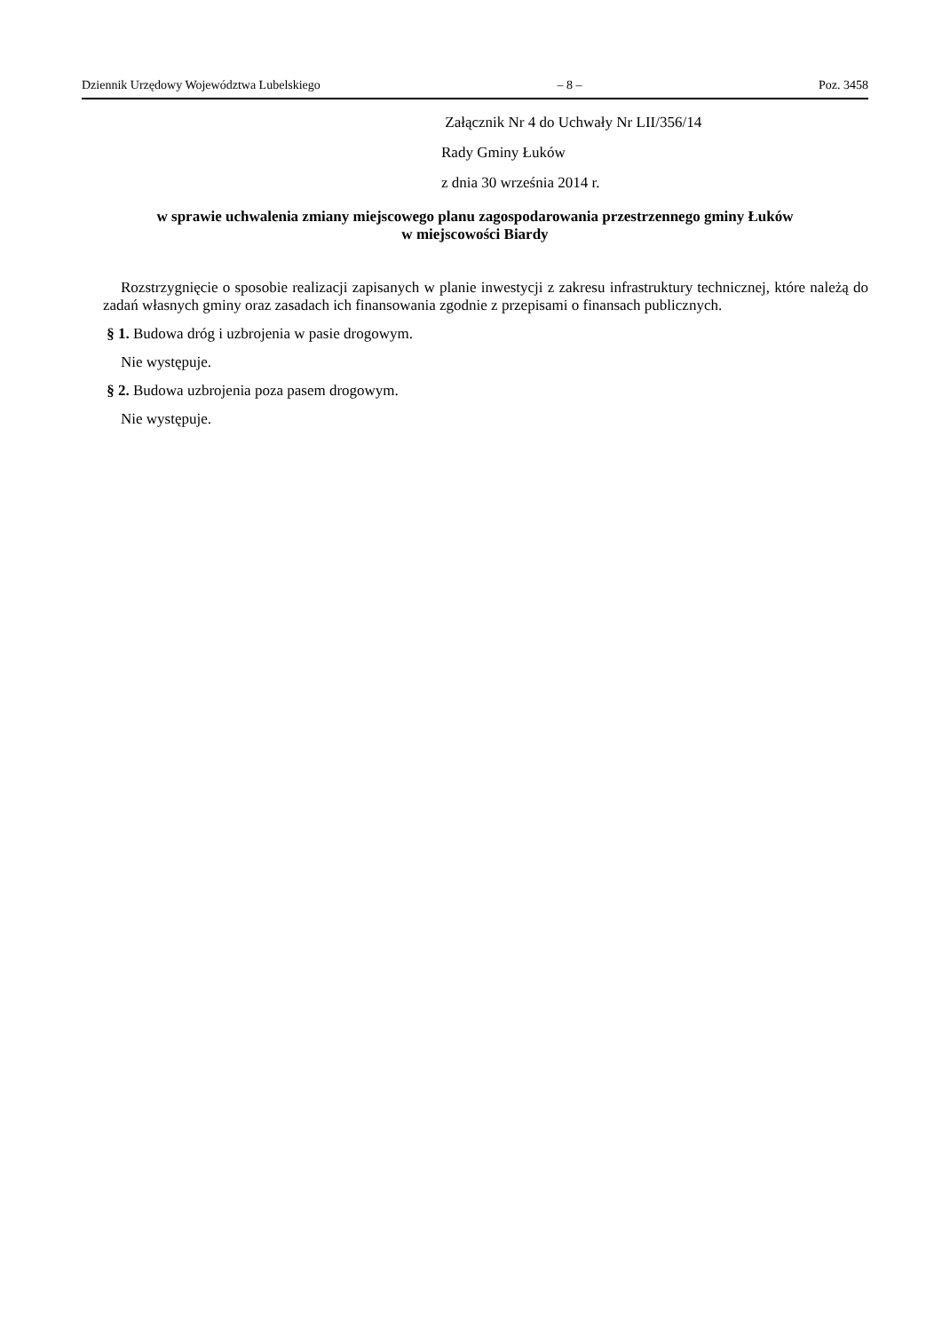Dziennik Urzędowy Województwa Lubelskiego – 8 – Poz. 3458
Załącznik Nr 4 do Uchwały Nr LII/356/14
Rady Gminy Łuków
z dnia 30 września 2014 r.
w sprawie uchwalenia zmiany miejscowego planu zagospodarowania przestrzennego gminy Łuków
w miejscowości Biardy
Rozstrzygnięcie o sposobie realizacji zapisanych w planie inwestycji z zakresu infrastruktury technicznej, które należą do zadań własnych gminy oraz zasadach ich finansowania zgodnie z przepisami o finansach publicznych.
§ 1. Budowa dróg i uzbrojenia w pasie drogowym.
Nie występuje.
§ 2. Budowa uzbrojenia poza pasem drogowym.
Nie występuje.